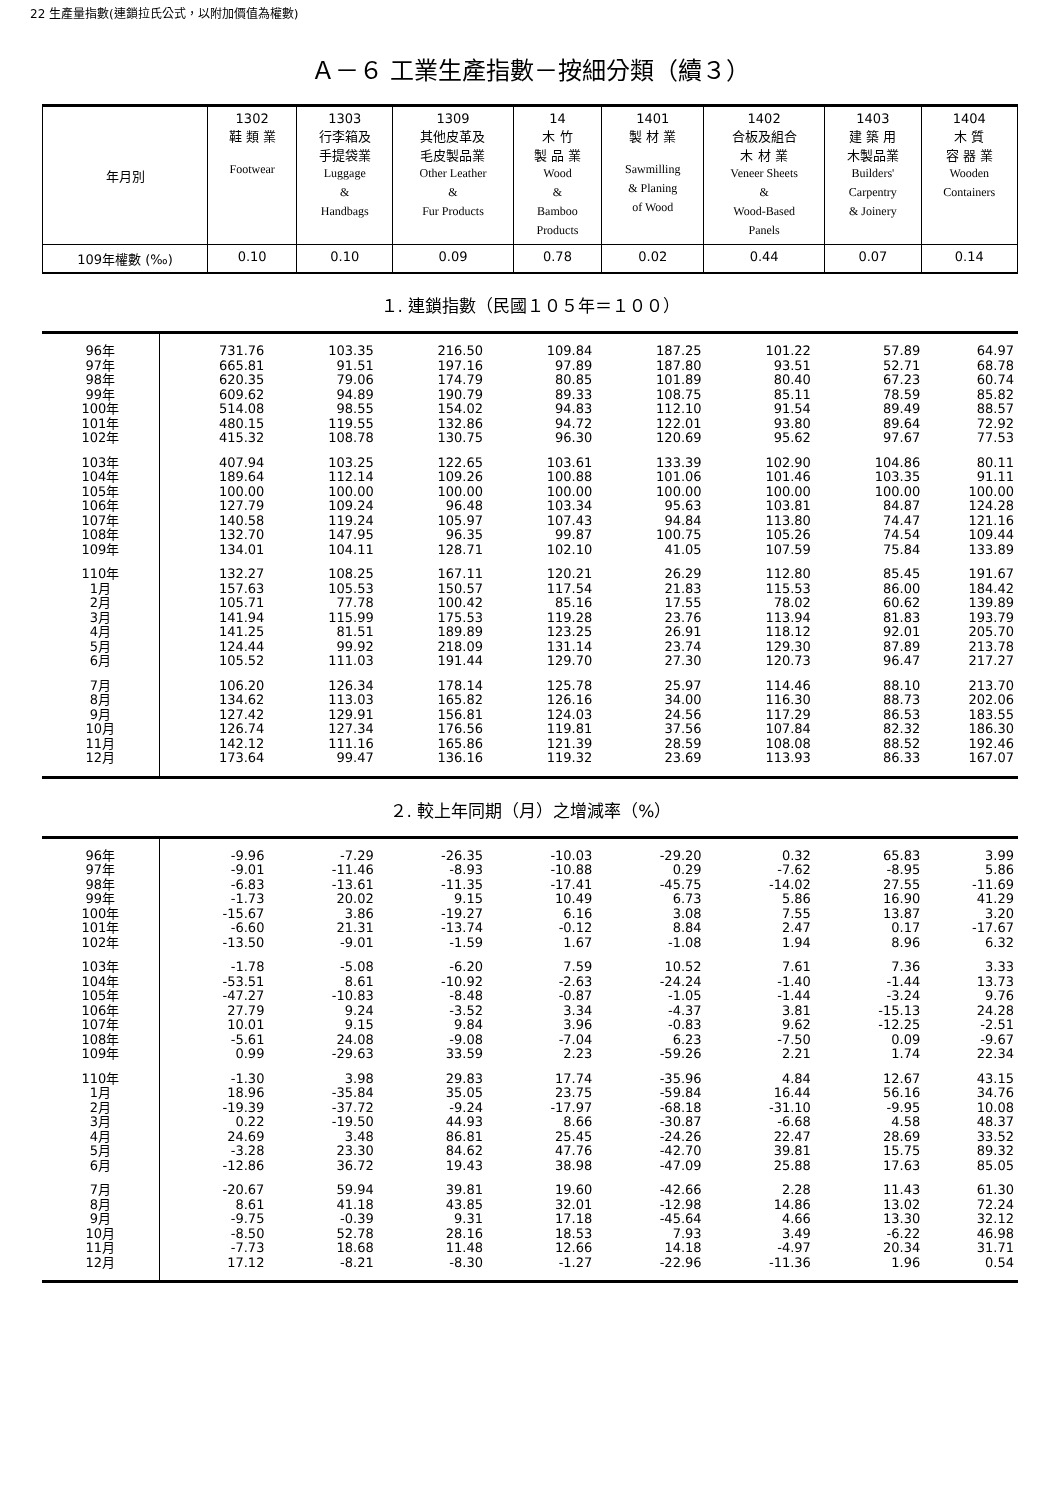22 生產量指數(連鎖拉氏公式，以附加價值為權數)
Ａ－６ 工業生產指數－按細分類（續３）
| 年月別 | 1302 鞋 類 業 Footwear | 1303 行李箱及 手提袋業 Luggage & Handbags | 1309 其他皮革及 毛皮製品業 Other Leather & Fur Products | 14 木 竹 製 品 業 Wood & Bamboo Products | 1401 製 材 業 Sawmilling & Planing of Wood | 1402 合板及組合 木 材 業 Veneer Sheets & Wood-Based Panels | 1403 建 築 用 木製品業 Builders' Carpentry & Joinery | 1404 木 質 容 器 業 Wooden Containers |
| --- | --- | --- | --- | --- | --- | --- | --- | --- |
| 109年權數 (‰) | 0.10 | 0.10 | 0.09 | 0.78 | 0.02 | 0.44 | 0.07 | 0.14 |
１. 連鎖指數（民國１０５年＝１００）
| 96年 | 731.76 | 103.35 | 216.50 | 109.84 | 187.25 | 101.22 | 57.89 | 64.97 |
| 97年 | 665.81 | 91.51 | 197.16 | 97.89 | 187.80 | 93.51 | 52.71 | 68.78 |
| 98年 | 620.35 | 79.06 | 174.79 | 80.85 | 101.89 | 80.40 | 67.23 | 60.74 |
| 99年 | 609.62 | 94.89 | 190.79 | 89.33 | 108.75 | 85.11 | 78.59 | 85.82 |
| 100年 | 514.08 | 98.55 | 154.02 | 94.83 | 112.10 | 91.54 | 89.49 | 88.57 |
| 101年 | 480.15 | 119.55 | 132.86 | 94.72 | 122.01 | 93.80 | 89.64 | 72.92 |
| 102年 | 415.32 | 108.78 | 130.75 | 96.30 | 120.69 | 95.62 | 97.67 | 77.53 |
| 103年 | 407.94 | 103.25 | 122.65 | 103.61 | 133.39 | 102.90 | 104.86 | 80.11 |
| 104年 | 189.64 | 112.14 | 109.26 | 100.88 | 101.06 | 101.46 | 103.35 | 91.11 |
| 105年 | 100.00 | 100.00 | 100.00 | 100.00 | 100.00 | 100.00 | 100.00 | 100.00 |
| 106年 | 127.79 | 109.24 | 96.48 | 103.34 | 95.63 | 103.81 | 84.87 | 124.28 |
| 107年 | 140.58 | 119.24 | 105.97 | 107.43 | 94.84 | 113.80 | 74.47 | 121.16 |
| 108年 | 132.70 | 147.95 | 96.35 | 99.87 | 100.75 | 105.26 | 74.54 | 109.44 |
| 109年 | 134.01 | 104.11 | 128.71 | 102.10 | 41.05 | 107.59 | 75.84 | 133.89 |
| 110年 | 132.27 | 108.25 | 167.11 | 120.21 | 26.29 | 112.80 | 85.45 | 191.67 |
| 1月 | 157.63 | 105.53 | 150.57 | 117.54 | 21.83 | 115.53 | 86.00 | 184.42 |
| 2月 | 105.71 | 77.78 | 100.42 | 85.16 | 17.55 | 78.02 | 60.62 | 139.89 |
| 3月 | 141.94 | 115.99 | 175.53 | 119.28 | 23.76 | 113.94 | 81.83 | 193.79 |
| 4月 | 141.25 | 81.51 | 189.89 | 123.25 | 26.91 | 118.12 | 92.01 | 205.70 |
| 5月 | 124.44 | 99.92 | 218.09 | 131.14 | 23.74 | 129.30 | 87.89 | 213.78 |
| 6月 | 105.52 | 111.03 | 191.44 | 129.70 | 27.30 | 120.73 | 96.47 | 217.27 |
| 7月 | 106.20 | 126.34 | 178.14 | 125.78 | 25.97 | 114.46 | 88.10 | 213.70 |
| 8月 | 134.62 | 113.03 | 165.82 | 126.16 | 34.00 | 116.30 | 88.73 | 202.06 |
| 9月 | 127.42 | 129.91 | 156.81 | 124.03 | 24.56 | 117.29 | 86.53 | 183.55 |
| 10月 | 126.74 | 127.34 | 176.56 | 119.81 | 37.56 | 107.84 | 82.32 | 186.30 |
| 11月 | 142.12 | 111.16 | 165.86 | 121.39 | 28.59 | 108.08 | 88.52 | 192.46 |
| 12月 | 173.64 | 99.47 | 136.16 | 119.32 | 23.69 | 113.93 | 86.33 | 167.07 |
２. 較上年同期（月）之增減率（%）
| 96年 | -9.96 | -7.29 | -26.35 | -10.03 | -29.20 | 0.32 | 65.83 | 3.99 |
| 97年 | -9.01 | -11.46 | -8.93 | -10.88 | 0.29 | -7.62 | -8.95 | 5.86 |
| 98年 | -6.83 | -13.61 | -11.35 | -17.41 | -45.75 | -14.02 | 27.55 | -11.69 |
| 99年 | -1.73 | 20.02 | 9.15 | 10.49 | 6.73 | 5.86 | 16.90 | 41.29 |
| 100年 | -15.67 | 3.86 | -19.27 | 6.16 | 3.08 | 7.55 | 13.87 | 3.20 |
| 101年 | -6.60 | 21.31 | -13.74 | -0.12 | 8.84 | 2.47 | 0.17 | -17.67 |
| 102年 | -13.50 | -9.01 | -1.59 | 1.67 | -1.08 | 1.94 | 8.96 | 6.32 |
| 103年 | -1.78 | -5.08 | -6.20 | 7.59 | 10.52 | 7.61 | 7.36 | 3.33 |
| 104年 | -53.51 | 8.61 | -10.92 | -2.63 | -24.24 | -1.40 | -1.44 | 13.73 |
| 105年 | -47.27 | -10.83 | -8.48 | -0.87 | -1.05 | -1.44 | -3.24 | 9.76 |
| 106年 | 27.79 | 9.24 | -3.52 | 3.34 | -4.37 | 3.81 | -15.13 | 24.28 |
| 107年 | 10.01 | 9.15 | 9.84 | 3.96 | -0.83 | 9.62 | -12.25 | -2.51 |
| 108年 | -5.61 | 24.08 | -9.08 | -7.04 | 6.23 | -7.50 | 0.09 | -9.67 |
| 109年 | 0.99 | -29.63 | 33.59 | 2.23 | -59.26 | 2.21 | 1.74 | 22.34 |
| 110年 | -1.30 | 3.98 | 29.83 | 17.74 | -35.96 | 4.84 | 12.67 | 43.15 |
| 1月 | 18.96 | -35.84 | 35.05 | 23.75 | -59.84 | 16.44 | 56.16 | 34.76 |
| 2月 | -19.39 | -37.72 | -9.24 | -17.97 | -68.18 | -31.10 | -9.95 | 10.08 |
| 3月 | 0.22 | -19.50 | 44.93 | 8.66 | -30.87 | -6.68 | 4.58 | 48.37 |
| 4月 | 24.69 | 3.48 | 86.81 | 25.45 | -24.26 | 22.47 | 28.69 | 33.52 |
| 5月 | -3.28 | 23.30 | 84.62 | 47.76 | -42.70 | 39.81 | 15.75 | 89.32 |
| 6月 | -12.86 | 36.72 | 19.43 | 38.98 | -47.09 | 25.88 | 17.63 | 85.05 |
| 7月 | -20.67 | 59.94 | 39.81 | 19.60 | -42.66 | 2.28 | 11.43 | 61.30 |
| 8月 | 8.61 | 41.18 | 43.85 | 32.01 | -12.98 | 14.86 | 13.02 | 72.24 |
| 9月 | -9.75 | -0.39 | 9.31 | 17.18 | -45.64 | 4.66 | 13.30 | 32.12 |
| 10月 | -8.50 | 52.78 | 28.16 | 18.53 | 7.93 | 3.49 | -6.22 | 46.98 |
| 11月 | -7.73 | 18.68 | 11.48 | 12.66 | 14.18 | -4.97 | 20.34 | 31.71 |
| 12月 | 17.12 | -8.21 | -8.30 | -1.27 | -22.96 | -11.36 | 1.96 | 0.54 |